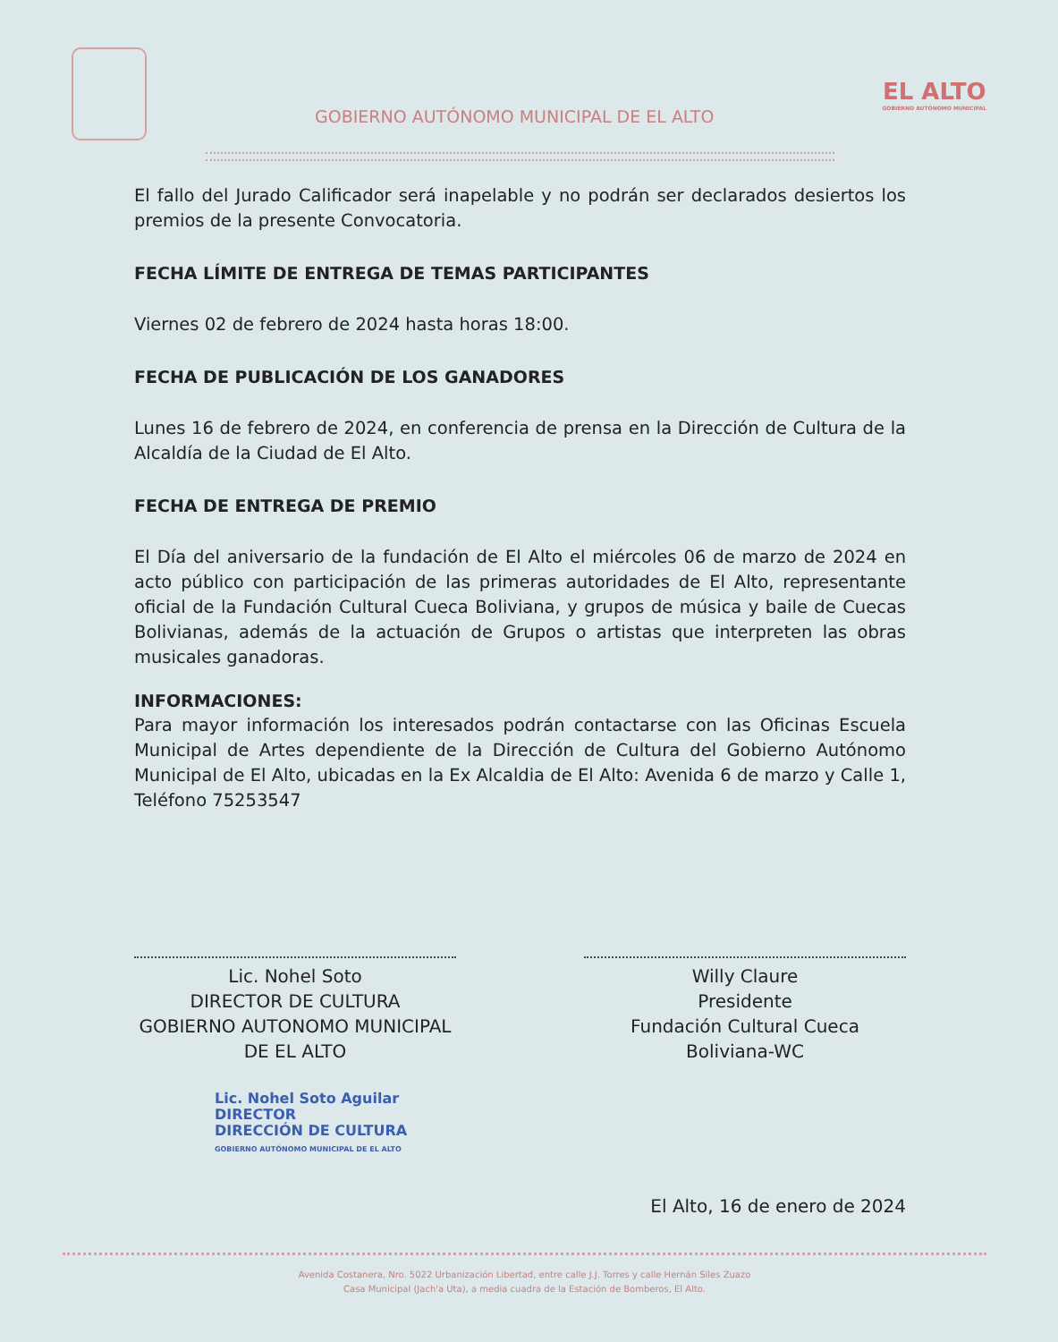GOBIERNO AUTÓNOMO MUNICIPAL DE EL ALTO
EL ALTO
GOBIERNO AUTÓNOMO MUNICIPAL
El fallo del Jurado Calificador será inapelable y no podrán ser declarados desiertos los premios de la presente Convocatoria.
FECHA LÍMITE DE ENTREGA DE TEMAS PARTICIPANTES
Viernes 02 de febrero de 2024 hasta horas 18:00.
FECHA DE PUBLICACIÓN DE LOS GANADORES
Lunes 16 de febrero de 2024, en conferencia de prensa en la Dirección de Cultura de la Alcaldía de la Ciudad de El Alto.
FECHA DE ENTREGA DE PREMIO
El Día del aniversario de la fundación de El Alto el miércoles 06 de marzo de 2024 en acto público con participación de las primeras autoridades de El Alto, representante oficial de la Fundación Cultural Cueca Boliviana, y grupos de música y baile de Cuecas Bolivianas, además de la actuación de Grupos o artistas que interpreten las obras musicales ganadoras.
INFORMACIONES:
Para mayor información los interesados podrán contactarse con las Oficinas Escuela Municipal de Artes dependiente de la Dirección de Cultura del Gobierno Autónomo Municipal de El Alto, ubicadas en la Ex Alcaldia de El Alto: Avenida 6 de marzo y Calle 1, Teléfono 75253547
Lic. Nohel Soto
DIRECTOR DE CULTURA
GOBIERNO AUTONOMO MUNICIPAL
DE EL ALTO
Willy Claure
Presidente
Fundación Cultural Cueca
Boliviana-WC
Lic. Nohel Soto Aguilar
DIRECTOR
DIRECCIÓN DE CULTURA
GOBIERNO AUTÓNOMO MUNICIPAL DE EL ALTO
El Alto, 16 de enero de 2024
Avenida Costanera, Nro. 5022 Urbanización Libertad, entre calle J.J. Torres y calle Hernán Siles Zuazo
Casa Municipal (Jach'a Uta), a media cuadra de la Estación de Bomberos, El Alto.